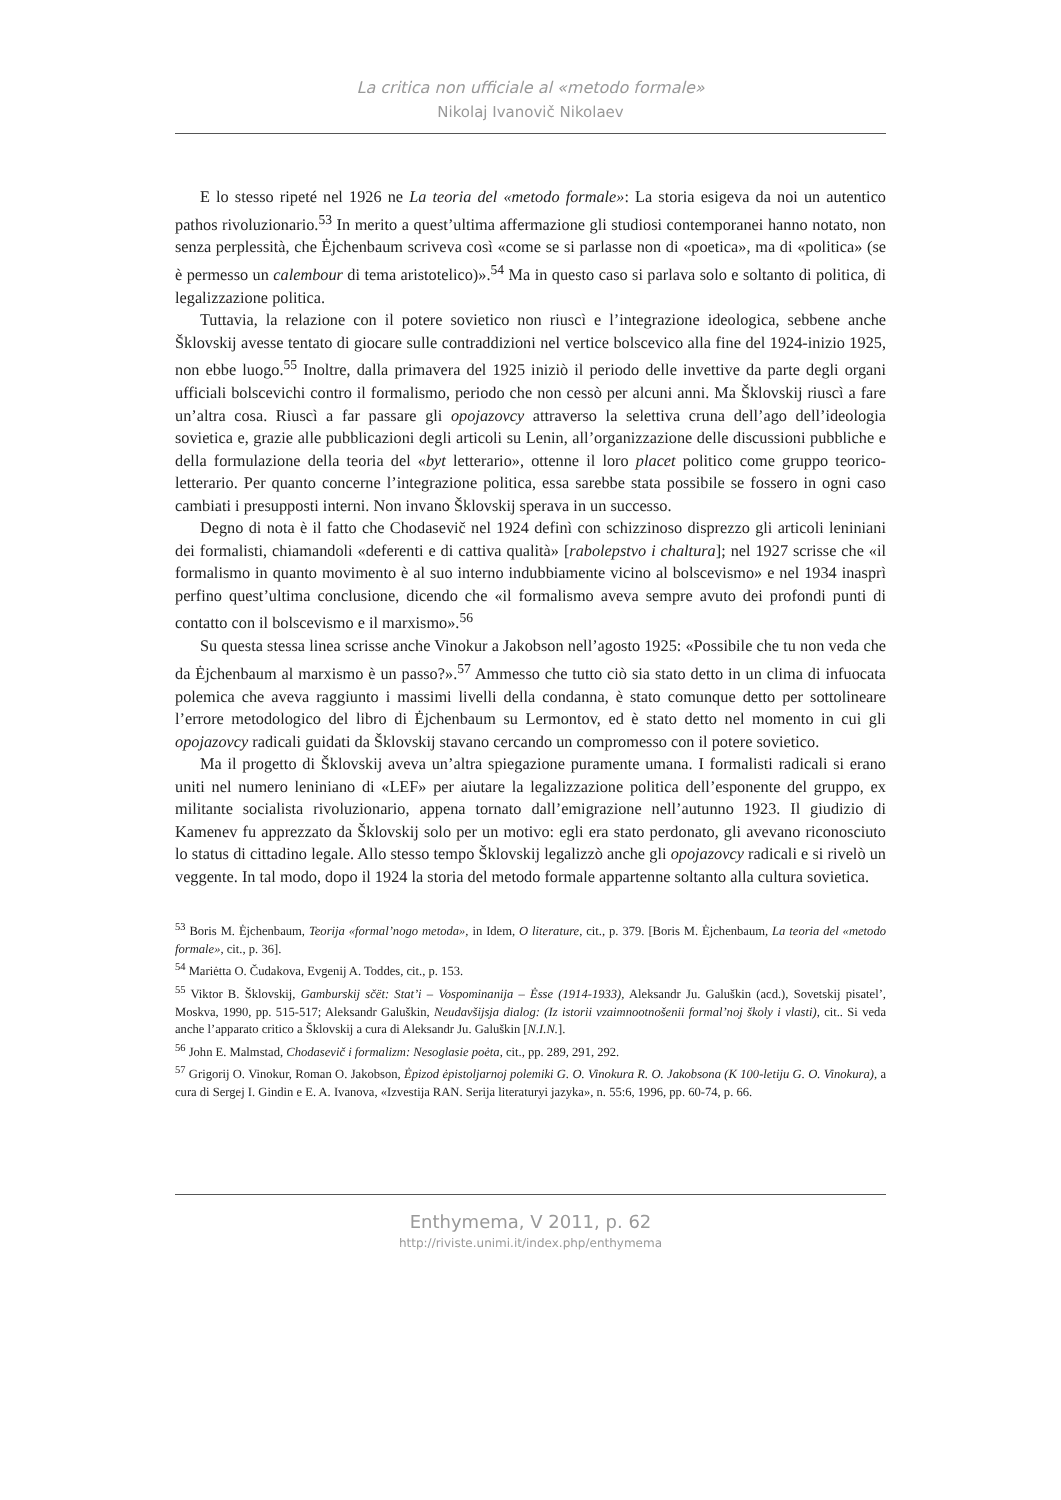La critica non ufficiale al «metodo formale»
Nikolaj Ivanovič Nikolaev
E lo stesso ripeté nel 1926 ne La teoria del «metodo formale»: La storia esigeva da noi un autentico pathos rivoluzionario.<sup>53</sup> In merito a quest’ultima affermazione gli studiosi contemporanei hanno notato, non senza perplessità, che Ėjchenbaum scriveva così «come se si parlasse non di «poetica», ma di «politica» (se è permesso un calembour di tema aristotelico)».<sup>54</sup> Ma in questo caso si parlava solo e soltanto di politica, di legalizzazione politica.
Tuttavia, la relazione con il potere sovietico non riuscì e l’integrazione ideologica, sebbene anche Šklovskij avesse tentato di giocare sulle contraddizioni nel vertice bolscevico alla fine del 1924-inizio 1925, non ebbe luogo.<sup>55</sup> Inoltre, dalla primavera del 1925 iniziò il periodo delle invettive da parte degli organi ufficiali bolscevichi contro il formalismo, periodo che non cessò per alcuni anni. Ma Šklovskij riuscì a fare un’altra cosa. Riuscì a far passare gli opojazovcy attraverso la selettiva cruna dell’ago dell’ideologia sovietica e, grazie alle pubblicazioni degli articoli su Lenin, all’organizzazione delle discussioni pubbliche e della formulazione della teoria del «byt letterario», ottenne il loro placet politico come gruppo teorico-letterario. Per quanto concerne l’integrazione politica, essa sarebbe stata possibile se fossero in ogni caso cambiati i presupposti interni. Non invano Šklovskij sperava in un successo.
Degno di nota è il fatto che Chodasevič nel 1924 definì con schizzinoso disprezzo gli articoli leniniani dei formalisti, chiamandoli «deferenti e di cattiva qualità» [rabolepstvo i chaltura]; nel 1927 scrisse che «il formalismo in quanto movimento è al suo interno indubbiamente vicino al bolscevismo» e nel 1934 inasprì perfino quest’ultima conclusione, dicendo che «il formalismo aveva sempre avuto dei profondi punti di contatto con il bolscevismo e il marxismo».<sup>56</sup>
Su questa stessa linea scrisse anche Vinokur a Jakobson nell’agosto 1925: «Possibile che tu non veda che da Ėjchenbaum al marxismo è un passo?».<sup>57</sup> Ammesso che tutto ciò sia stato detto in un clima di infuocata polemica che aveva raggiunto i massimi livelli della condanna, è stato comunque detto per sottolineare l’errore metodologico del libro di Ėjchenbaum su Lermontov, ed è stato detto nel momento in cui gli opojazovcy radicali guidati da Šklovskij stavano cercando un compromesso con il potere sovietico.
Ma il progetto di Šklovskij aveva un’altra spiegazione puramente umana. I formalisti radicali si erano uniti nel numero leniniano di «LEF» per aiutare la legalizzazione politica dell’esponente del gruppo, ex militante socialista rivoluzionario, appena tornato dall’emigrazione nell’autunno 1923. Il giudizio di Kamenev fu apprezzato da Šklovskij solo per un motivo: egli era stato perdonato, gli avevano riconosciuto lo status di cittadino legale. Allo stesso tempo Šklovskij legalizzò anche gli opojazovcy radicali e si rivelò un veggente. In tal modo, dopo il 1924 la storia del metodo formale appartenne soltanto alla cultura sovietica.
<sup>53</sup> Boris M. Ėjchenbaum, Teorija «formal’nogo metoda», in Idem, O literature, cit., p. 379. [Boris M. Ėjchenbaum, La teoria del «metodo formale», cit., p. 36].
<sup>54</sup> Mariėtta O. Čudakova, Evgenij A. Toddes, cit., p. 153.
<sup>55</sup> Viktor B. Šklovskij, Gamburskij sčët: Stat’i – Vospominanija – Ėsse (1914-1933), Aleksandr Ju. Galuškin (acd.), Sovetskij pisatel’, Moskva, 1990, pp. 515-517; Aleksandr Galuškin, Neudavšijsja dialog: (Iz istorii vzaimnootnošenii formal’noj školy i vlasti), cit.. Si veda anche l’apparato critico a Šklovskij a cura di Aleksandr Ju. Galuškin [N.I.N.].
<sup>56</sup> John E. Malmstad, Chodasevič i formalizm: Nesoglasie poėta, cit., pp. 289, 291, 292.
<sup>57</sup> Grigorij O. Vinokur, Roman O. Jakobson, Ėpizod ėpistoljarnoj polemiki G. O. Vinokura R. O. Jakobsona (K 100-letiju G. O. Vinokura), a cura di Sergej I. Gindin e E. A. Ivanova, «Izvestija RAN. Serija literaturyi jazyka», n. 55:6, 1996, pp. 60-74, p. 66.
Enthymema, V 2011, p. 62
http://riviste.unimi.it/index.php/enthymema